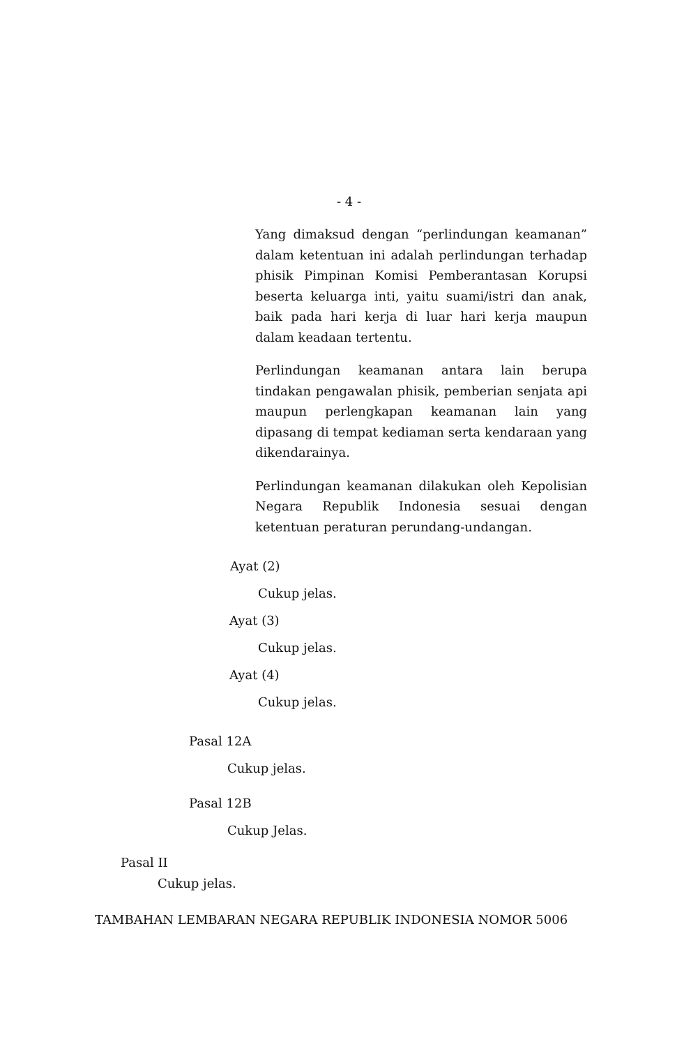- 4 -
Yang dimaksud dengan “perlindungan keamanan” dalam ketentuan ini adalah perlindungan terhadap phisik Pimpinan Komisi Pemberantasan Korupsi beserta keluarga inti, yaitu suami/istri dan anak, baik pada hari kerja di luar hari kerja maupun dalam keadaan tertentu.
Perlindungan keamanan antara lain berupa tindakan pengawalan phisik, pemberian senjata api maupun perlengkapan keamanan lain yang dipasang di tempat kediaman serta kendaraan yang dikendarainya.
Perlindungan keamanan dilakukan oleh Kepolisian Negara Republik Indonesia sesuai dengan ketentuan peraturan perundang-undangan.
Ayat (2)
Cukup jelas.
Ayat (3)
Cukup jelas.
Ayat (4)
Cukup jelas.
Pasal 12A
Cukup jelas.
Pasal 12B
Cukup Jelas.
Pasal II
Cukup jelas.
TAMBAHAN LEMBARAN NEGARA REPUBLIK INDONESIA NOMOR 5006